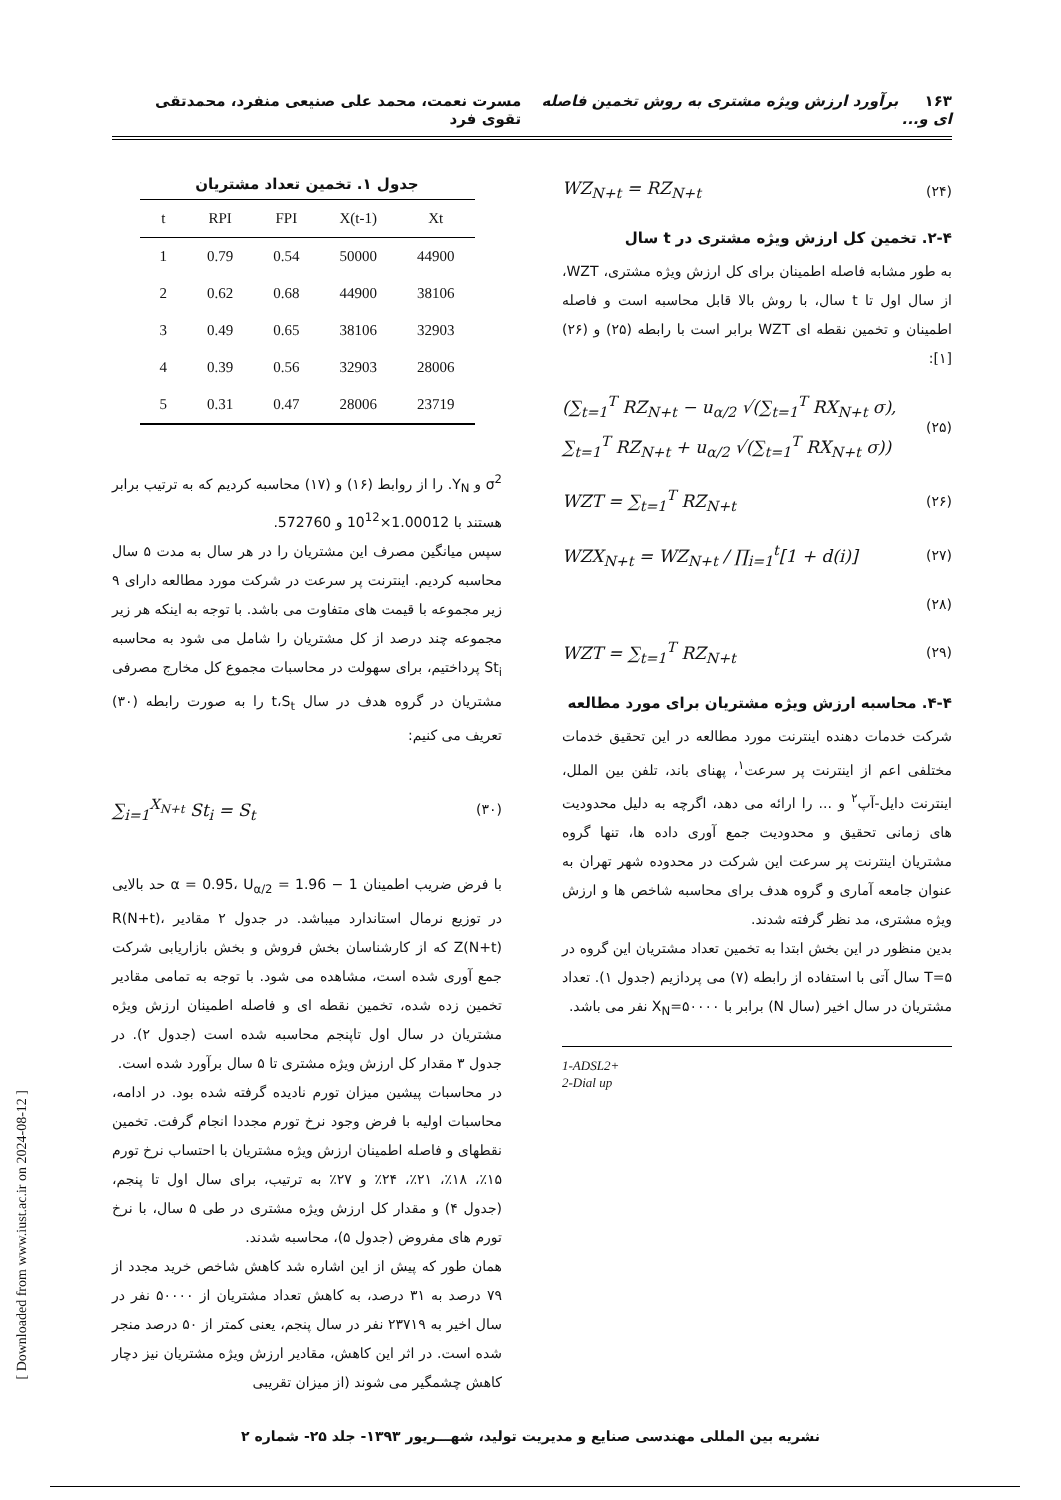۱۶۳ برآورد ارزش ویژه مشتری به روش تخمین فاصله ای و... مسرت نعمت، محمد علی صنیعی منفرد، محمدتقی تقوی فرد
(۲۴) WZ<sub>N+t</sub> = RZ<sub>N+t</sub>
۲-۴. تخمین کل ارزش ویژه مشتری در t سال
به طور مشابه فاصله اطمینان برای کل ارزش ویژه مشتری، WZT، از سال اول تا t سال، با روش بالا قابل محاسبه است و فاصله اطمینان و تخمین نقطه ای WZT برابر است با رابطه (۲۵) و (۲۶) [۱]:
(۲۵) (∑<sub>t=1</sub><sup>T</sup> RZ<sub>N+t</sub> − u<sub>α/2</sub> √(∑<sub>t=1</sub><sup>T</sup> RX<sub>N+t</sub> σ),
∑<sub>t=1</sub><sup>T</sup> RZ<sub>N+t</sub> + u<sub>α/2</sub> √(∑<sub>t=1</sub><sup>T</sup> RX<sub>N+t</sub> σ))
(۲۶) WZT = ∑<sub>t=1</sub><sup>T</sup> RZ<sub>N+t</sub>
(۲۷) WZX<sub>N+t</sub> = WZ<sub>N+t</sub> / ∏<sub>i=1</sub><sup>t</sup>[1 + d(i)]
(۲۸)
(۲۹) WZT = ∑<sub>t=1</sub><sup>T</sup> RZ<sub>N+t</sub>
۴-۴. محاسبه ارزش ویژه مشتریان برای مورد مطالعه
شرکت خدمات دهنده اینترنت مورد مطالعه در این تحقیق خدمات مختلفی اعم از اینترنت پر سرعت<sup>۱</sup>، پهنای باند، تلفن بین الملل، اینترنت دایل-آپ<sup>۲</sup> و ... را ارائه می دهد، اگرچه به دلیل محدودیت های زمانی تحقیق و محدودیت جمع آوری داده ها، تنها گروه مشتریان اینترنت پر سرعت این شرکت در محدوده شهر تهران به عنوان جامعه آماری و گروه هدف برای محاسبه شاخص ها و ارزش ویژه مشتری، مد نظر گرفته شدند.
بدین منظور در این بخش ابتدا به تخمین تعداد مشتریان این گروه در T=۵ سال آتی با استفاده از رابطه (۷) می پردازیم (جدول ۱). تعداد مشتریان در سال اخیر (سال N) برابر با X<sub>N</sub>=۵۰۰۰۰ نفر می باشد.
1-ADSL2+
2-Dial up
جدول ۱. تخمین تعداد مشتریان
| t | RPI | FPI | X(t-1) | Xt |
| --- | --- | --- | --- | --- |
| 1 | 0.79 | 0.54 | 50000 | 44900 |
| 2 | 0.62 | 0.68 | 44900 | 38106 |
| 3 | 0.49 | 0.65 | 38106 | 32903 |
| 4 | 0.39 | 0.56 | 32903 | 28006 |
| 5 | 0.31 | 0.47 | 28006 | 23719 |
σ<sup>2</sup> و Y<sub>N</sub>. را از روابط (۱۶) و (۱۷) محاسبه کردیم که به ترتیب برابر هستند با 1.00012×10<sup>12</sup> و 572760.
سپس میانگین مصرف این مشتریان را در هر سال به مدت ۵ سال محاسبه کردیم. اینترنت پر سرعت در شرکت مورد مطالعه دارای ۹ زیر مجموعه با قیمت های متفاوت می باشد. با توجه به اینکه هر زیر مجموعه چند درصد از کل مشتریان را شامل می شود به محاسبه St<sub>i</sub> پرداختیم، برای سهولت در محاسبات مجموع کل مخارج مصرفی مشتریان در گروه هدف در سال t،S<sub>t</sub> را به صورت رابطه (۳۰) تعریف می کنیم:
(۳۰) ∑<sub>i=1</sub><sup>X<sub>N+t</sub></sup> St<sub>i</sub> = S<sub>t</sub>
با فرض ضریب اطمینان 1 − α = 0.95، U<sub>α/2</sub> = 1.96 حد بالایی در توزیع نرمال استاندارد میباشد. در جدول ۲ مقادیر R(N+t)، Z(N+t) که از کارشناسان بخش فروش و بخش بازاریابی شرکت جمع آوری شده است، مشاهده می شود. با توجه به تمامی مقادیر تخمین زده شده، تخمین نقطه ای و فاصله اطمینان ارزش ویژه مشتریان در سال اول تاپنجم محاسبه شده است (جدول ۲). در جدول ۳ مقدار کل ارزش ویژه مشتری تا ۵ سال برآورد شده است.
در محاسبات پیشین میزان تورم نادیده گرفته شده بود. در ادامه، محاسبات اولیه با فرض وجود نرخ تورم مجددا انجام گرفت. تخمین نقطهای و فاصله اطمینان ارزش ویژه مشتریان با احتساب نرخ تورم ۱۵٪، ۱۸٪، ۲۱٪، ۲۴٪ و ۲۷٪ به ترتیب، برای سال اول تا پنجم، (جدول ۴) و مقدار کل ارزش ویژه مشتری در طی ۵ سال، با نرخ تورم های مفروض (جدول ۵)، محاسبه شدند.
همان طور که پیش از این اشاره شد کاهش شاخص خرید مجدد از ۷۹ درصد به ۳۱ درصد، به کاهش تعداد مشتریان از ۵۰۰۰۰ نفر در سال اخیر به ۲۳۷۱۹ نفر در سال پنجم، یعنی کمتر از ۵۰ درصد منجر شده است. در اثر این کاهش، مقادیر ارزش ویژه مشتریان نیز دچار کاهش چشمگیر می شوند (از میزان تقریبی
[ Downloaded from www.iust.ac.ir on 2024-08-12 ]
نشریه بین المللی مهندسی صنایع و مدیریت تولید، شهـــریور ۱۳۹۳- جلد ۲۵- شماره ۲